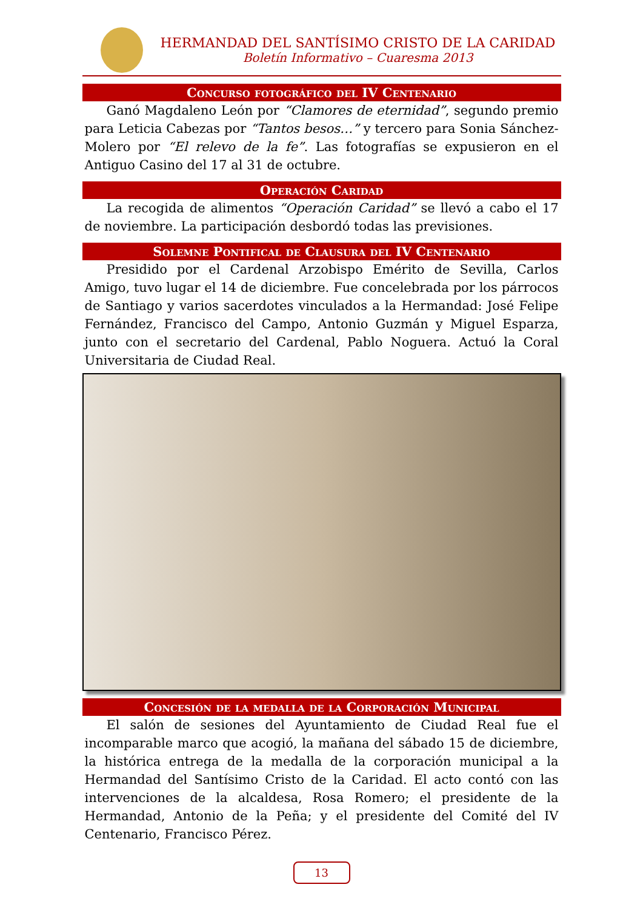HERMANDAD DEL SANTÍSIMO CRISTO DE LA CARIDAD
Boletín Informativo – Cuaresma 2013
Concurso fotográfico del IV Centenario
Ganó Magdaleno León por “Clamores de eternidad”, segundo premio para Leticia Cabezas por “Tantos besos…” y tercero para Sonia Sánchez-Molero por “El relevo de la fe”. Las fotografías se expusieron en el Antiguo Casino del 17 al 31 de octubre.
Operación Caridad
La recogida de alimentos “Operación Caridad” se llevó a cabo el 17 de noviembre. La participación desbordó todas las previsiones.
Solemne Pontifical de Clausura del IV Centenario
Presidido por el Cardenal Arzobispo Emérito de Sevilla, Carlos Amigo, tuvo lugar el 14 de diciembre. Fue concelebrada por los párrocos de Santiago y varios sacerdotes vinculados a la Hermandad: José Felipe Fernández, Francisco del Campo, Antonio Guzmán y Miguel Esparza, junto con el secretario del Cardenal, Pablo Noguera. Actuó la Coral Universitaria de Ciudad Real.
Concesión de la medalla de la Corporación Municipal
El salón de sesiones del Ayuntamiento de Ciudad Real fue el incomparable marco que acogió, la mañana del sábado 15 de diciembre, la histórica entrega de la medalla de la corporación municipal a la Hermandad del Santísimo Cristo de la Caridad. El acto contó con las intervenciones de la alcaldesa, Rosa Romero; el presidente de la Hermandad, Antonio de la Peña; y el presidente del Comité del IV Centenario, Francisco Pérez.
13